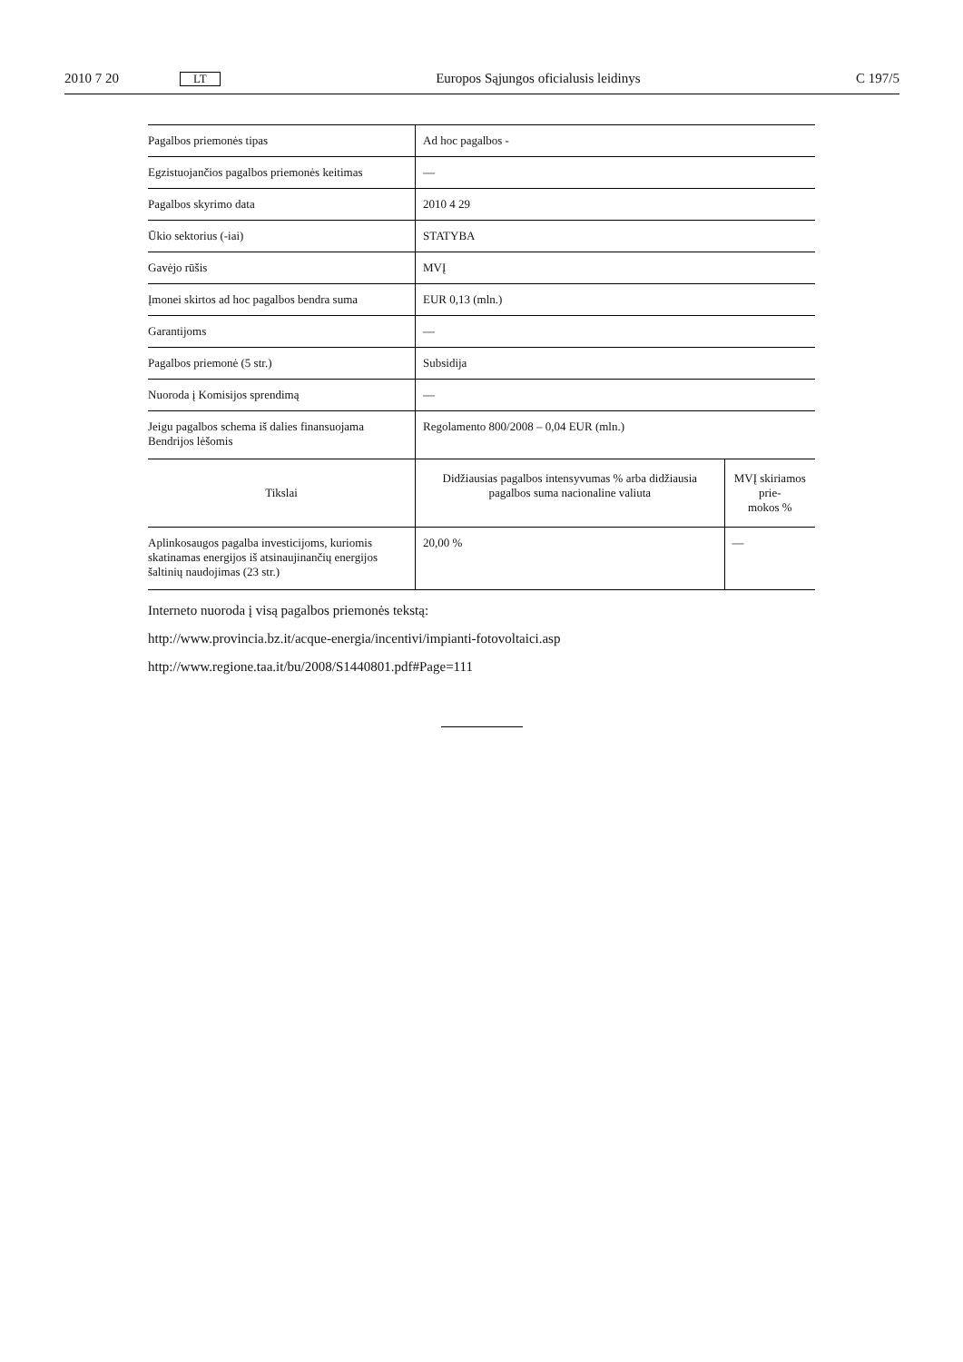2010 7 20 LT Europos Sąjungos oficialusis leidinys C 197/5
| Pagalbos priemonės tipas | Ad hoc pagalbos - | |
| Egzistuojančios pagalbos priemonės keitimas | — | |
| Pagalbos skyrimo data | 2010 4 29 | |
| Ūkio sektorius (-iai) | STATYBA | |
| Gavėjo rūšis | MVĮ | |
| Įmonei skirtos ad hoc pagalbos bendra suma | EUR 0,13 (mln.) | |
| Garantijoms | — | |
| Pagalbos priemonė (5 str.) | Subsidija | |
| Nuoroda į Komisijos sprendimą | — | |
| Jeigu pagalbos schema iš dalies finansuojama Bendrijos lėšomis | Regolamento 800/2008 – 0,04 EUR (mln.) | |
| Tikslai | Didžiausias pagalbos intensyvumas % arba didžiausia pagalbos suma nacionaline valiuta | MVĮ skiriamos prie- mokos % |
| Aplinkosaugos pagalba investicijoms, kuriomis skatinamas energijos iš atsinaujinančių energijos šaltinių naudojimas (23 str.) | 20,00 % | — |
Interneto nuoroda į visą pagalbos priemonės tekstą:
http://www.provincia.bz.it/acque-energia/incentivi/impianti-fotovoltaici.asp
http://www.regione.taa.it/bu/2008/S1440801.pdf#Page=111